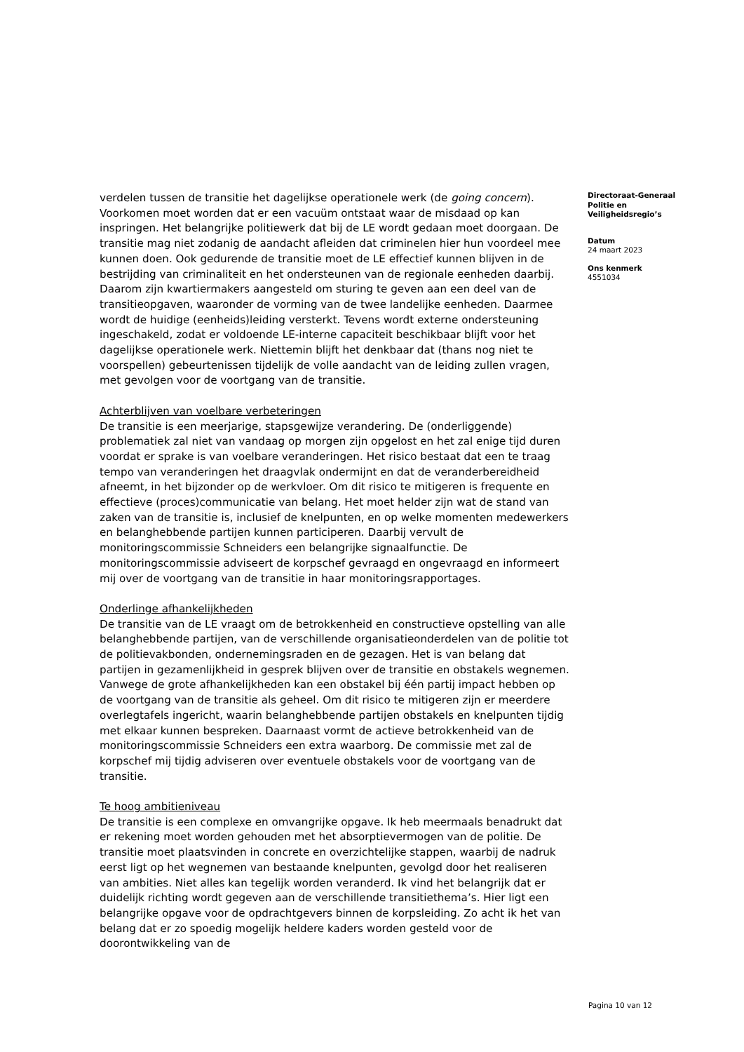verdelen tussen de transitie het dagelijkse operationele werk (de going concern). Voorkomen moet worden dat er een vacuüm ontstaat waar de misdaad op kan inspringen. Het belangrijke politiewerk dat bij de LE wordt gedaan moet doorgaan. De transitie mag niet zodanig de aandacht afleiden dat criminelen hier hun voordeel mee kunnen doen. Ook gedurende de transitie moet de LE effectief kunnen blijven in de bestrijding van criminaliteit en het ondersteunen van de regionale eenheden daarbij. Daarom zijn kwartiermakers aangesteld om sturing te geven aan een deel van de transitieopgaven, waaronder de vorming van de twee landelijke eenheden. Daarmee wordt de huidige (eenheids)leiding versterkt. Tevens wordt externe ondersteuning ingeschakeld, zodat er voldoende LE-interne capaciteit beschikbaar blijft voor het dagelijkse operationele werk. Niettemin blijft het denkbaar dat (thans nog niet te voorspellen) gebeurtenissen tijdelijk de volle aandacht van de leiding zullen vragen, met gevolgen voor de voortgang van de transitie.
Achterblijven van voelbare verbeteringen
De transitie is een meerjarige, stapsgewijze verandering. De (onderliggende) problematiek zal niet van vandaag op morgen zijn opgelost en het zal enige tijd duren voordat er sprake is van voelbare veranderingen. Het risico bestaat dat een te traag tempo van veranderingen het draagvlak ondermijnt en dat de veranderbereidheid afneemt, in het bijzonder op de werkvloer. Om dit risico te mitigeren is frequente en effectieve (proces)communicatie van belang. Het moet helder zijn wat de stand van zaken van de transitie is, inclusief de knelpunten, en op welke momenten medewerkers en belanghebbende partijen kunnen participeren. Daarbij vervult de monitoringscommissie Schneiders een belangrijke signaalfunctie. De monitoringscommissie adviseert de korpschef gevraagd en ongevraagd en informeert mij over de voortgang van de transitie in haar monitoringsrapportages.
Onderlinge afhankelijkheden
De transitie van de LE vraagt om de betrokkenheid en constructieve opstelling van alle belanghebbende partijen, van de verschillende organisatieonderdelen van de politie tot de politievakbonden, ondernemingsraden en de gezagen. Het is van belang dat partijen in gezamenlijkheid in gesprek blijven over de transitie en obstakels wegnemen. Vanwege de grote afhankelijkheden kan een obstakel bij één partij impact hebben op de voortgang van de transitie als geheel. Om dit risico te mitigeren zijn er meerdere overlegtafels ingericht, waarin belanghebbende partijen obstakels en knelpunten tijdig met elkaar kunnen bespreken. Daarnaast vormt de actieve betrokkenheid van de monitoringscommissie Schneiders een extra waarborg. De commissie met zal de korpschef mij tijdig adviseren over eventuele obstakels voor de voortgang van de transitie.
Te hoog ambitieniveau
De transitie is een complexe en omvangrijke opgave. Ik heb meermaals benadrukt dat er rekening moet worden gehouden met het absorptievermogen van de politie. De transitie moet plaatsvinden in concrete en overzichtelijke stappen, waarbij de nadruk eerst ligt op het wegnemen van bestaande knelpunten, gevolgd door het realiseren van ambities. Niet alles kan tegelijk worden veranderd. Ik vind het belangrijk dat er duidelijk richting wordt gegeven aan de verschillende transitiethema’s. Hier ligt een belangrijke opgave voor de opdrachtgevers binnen de korpsleiding. Zo acht ik het van belang dat er zo spoedig mogelijk heldere kaders worden gesteld voor de doorontwikkeling van de
Directoraat-Generaal
Politie en
Veiligheidsregio’s
Datum
24 maart 2023
Ons kenmerk
4551034
Pagina 10 van 12